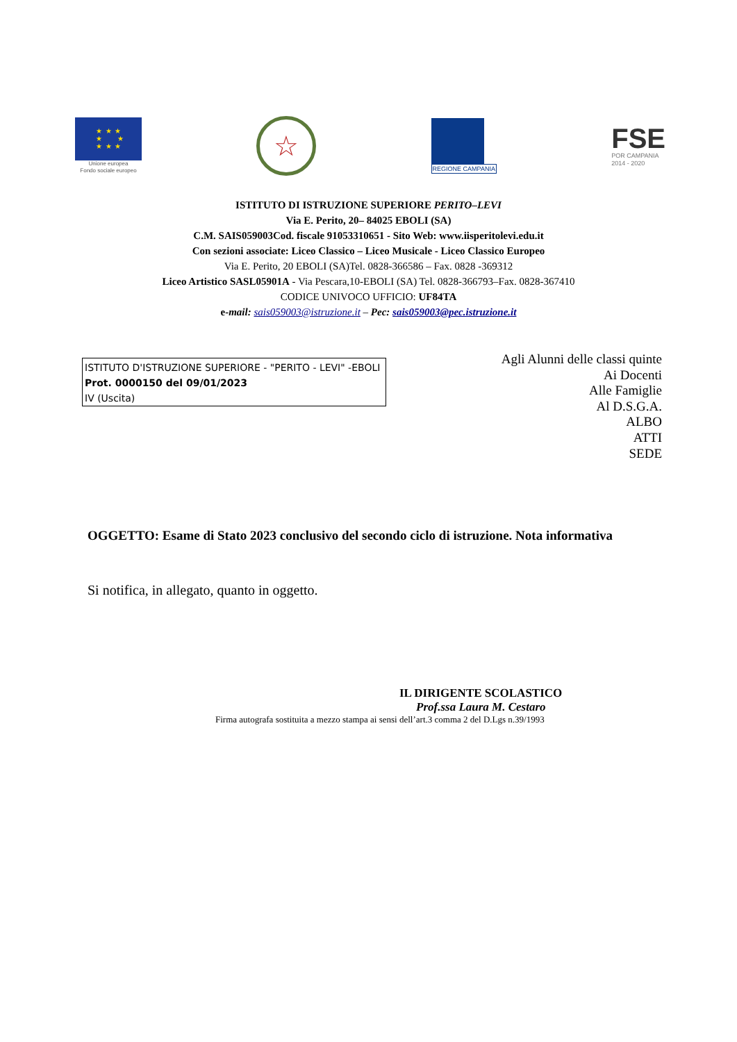★ ★ ★
★ ★
★ ★ ★
Unione europea
Fondo sociale europeo
☆
REGIONE CAMPANIA
FSE
POR CAMPANIA
2014 - 2020
ISTITUTO DI ISTRUZIONE SUPERIORE PERITO–LEVI
Via E. Perito, 20– 84025 EBOLI (SA)
C.M. SAIS059003Cod. fiscale 91053310651 - Sito Web: www.iisperitolevi.edu.it
Con sezioni associate: Liceo Classico – Liceo Musicale - Liceo Classico Europeo
Via E. Perito, 20 EBOLI (SA)Tel. 0828-366586 – Fax. 0828 -369312
Liceo Artistico SASL05901A - Via Pescara,10-EBOLI (SA) Tel. 0828-366793–Fax. 0828-367410
CODICE UNIVOCO UFFICIO: UF84TA
e-mail: sais059003@istruzione.it – Pec: sais059003@pec.istruzione.it
ISTITUTO D'ISTRUZIONE SUPERIORE - "PERITO - LEVI" -EBOLI
Prot. 0000150 del 09/01/2023
IV (Uscita)
Agli Alunni delle classi quinte
Ai Docenti
Alle Famiglie
Al D.S.G.A.
ALBO
ATTI
SEDE
OGGETTO: Esame di Stato 2023 conclusivo del secondo ciclo di istruzione. Nota informativa
Si notifica, in allegato, quanto in oggetto.
IL DIRIGENTE SCOLASTICO
Prof.ssa Laura M. Cestaro
Firma autografa sostituita a mezzo stampa ai sensi dell’art.3 comma 2 del D.Lgs n.39/1993